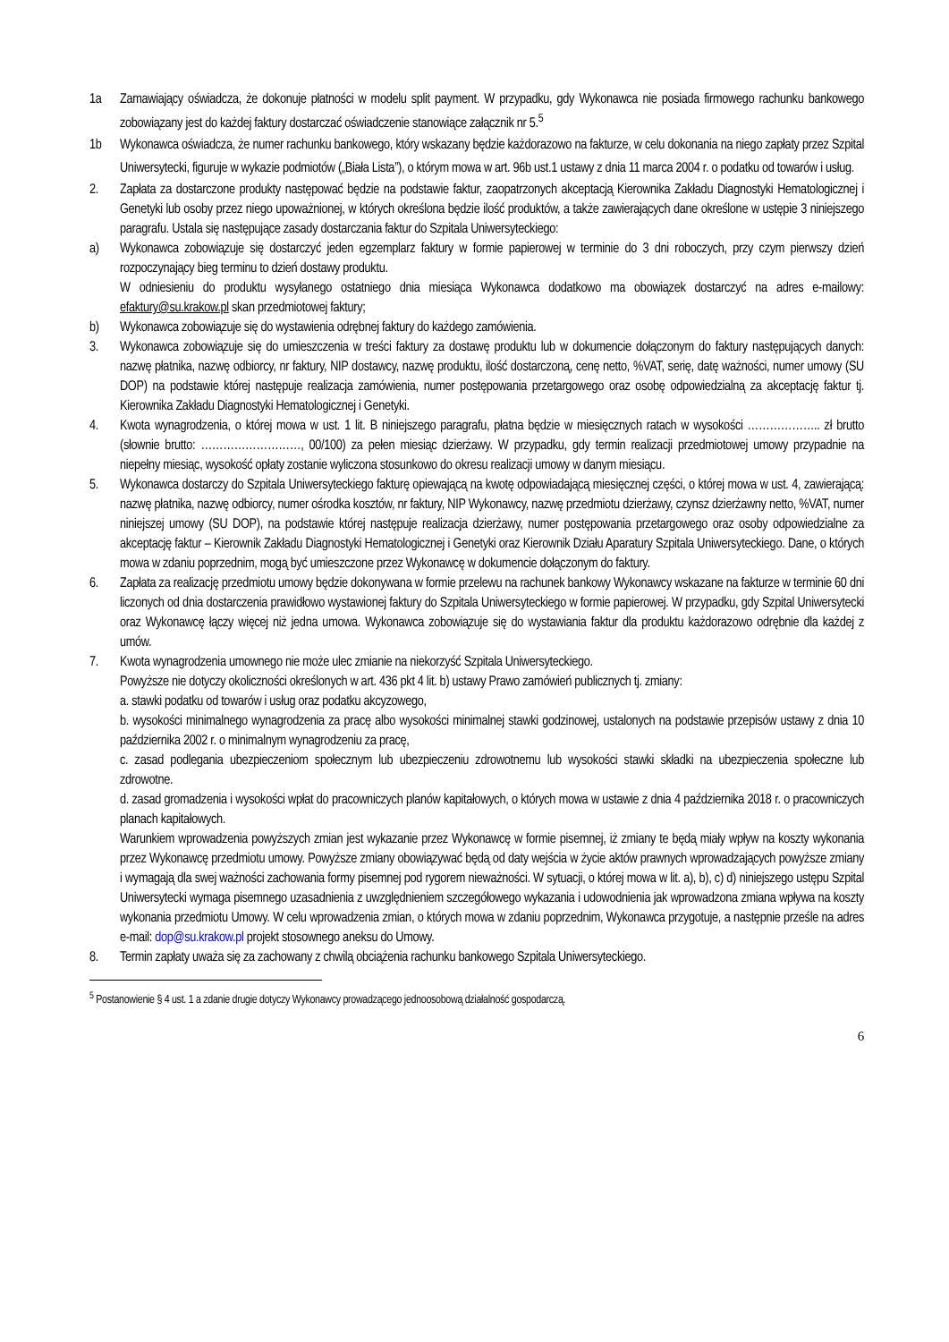1a Zamawiający oświadcza, że dokonuje płatności w modelu split payment. W przypadku, gdy Wykonawca nie posiada firmowego rachunku bankowego zobowiązany jest do każdej faktury dostarczać oświadczenie stanowiące załącznik nr 5.<sup>5</sup>
1b Wykonawca oświadcza, że numer rachunku bankowego, który wskazany będzie każdorazowo na fakturze, w celu dokonania na niego zapłaty przez Szpital Uniwersytecki, figuruje w wykazie podmiotów („Biała Lista”), o którym mowa w art. 96b ust.1 ustawy z dnia 11 marca 2004 r. o podatku od towarów i usług.
2. Zapłata za dostarczone produkty następować będzie na podstawie faktur, zaopatrzonych akceptacją Kierownika Zakładu Diagnostyki Hematologicznej i Genetyki lub osoby przez niego upoważnionej, w których określona będzie ilość produktów, a także zawierających dane określone w ustępie 3 niniejszego paragrafu. Ustala się następujące zasady dostarczania faktur do Szpitala Uniwersyteckiego:
a) Wykonawca zobowiązuje się dostarczyć jeden egzemplarz faktury w formie papierowej w terminie do 3 dni roboczych, przy czym pierwszy dzień rozpoczynający bieg terminu to dzień dostawy produktu.
W odniesieniu do produktu wysyłanego ostatniego dnia miesiąca Wykonawca dodatkowo ma obowiązek dostarczyć na adres e-mailowy: efaktury@su.krakow.pl skan przedmiotowej faktury;
b) Wykonawca zobowiązuje się do wystawienia odrębnej faktury do każdego zamówienia.
3. Wykonawca zobowiązuje się do umieszczenia w treści faktury za dostawę produktu lub w dokumencie dołączonym do faktury następujących danych: nazwę płatnika, nazwę odbiorcy, nr faktury, NIP dostawcy, nazwę produktu, ilość dostarczoną, cenę netto, %VAT, serię, datę ważności, numer umowy (SU DOP) na podstawie której następuje realizacja zamówienia, numer postępowania przetargowego oraz osobę odpowiedzialną za akceptację faktur tj. Kierownika Zakładu Diagnostyki Hematologicznej i Genetyki.
4. Kwota wynagrodzenia, o której mowa w ust. 1 lit. B niniejszego paragrafu, płatna będzie w miesięcznych ratach w wysokości ……………….. zł brutto (słownie brutto: ………………………, 00/100) za pełen miesiąc dzierżawy. W przypadku, gdy termin realizacji przedmiotowej umowy przypadnie na niepełny miesiąc, wysokość opłaty zostanie wyliczona stosunkowo do okresu realizacji umowy w danym miesiącu.
5. Wykonawca dostarczy do Szpitala Uniwersyteckiego fakturę opiewającą na kwotę odpowiadającą miesięcznej części, o której mowa w ust. 4, zawierającą: nazwę płatnika, nazwę odbiorcy, numer ośrodka kosztów, nr faktury, NIP Wykonawcy, nazwę przedmiotu dzierżawy, czynsz dzierżawny netto, %VAT, numer niniejszej umowy (SU DOP), na podstawie której następuje realizacja dzierżawy, numer postępowania przetargowego oraz osoby odpowiedzialne za akceptację faktur – Kierownik Zakładu Diagnostyki Hematologicznej i Genetyki oraz Kierownik Działu Aparatury Szpitala Uniwersyteckiego. Dane, o których mowa w zdaniu poprzednim, mogą być umieszczone przez Wykonawcę w dokumencie dołączonym do faktury.
6. Zapłata za realizację przedmiotu umowy będzie dokonywana w formie przelewu na rachunek bankowy Wykonawcy wskazane na fakturze w terminie 60 dni liczonych od dnia dostarczenia prawidłowo wystawionej faktury do Szpitala Uniwersyteckiego w formie papierowej. W przypadku, gdy Szpital Uniwersytecki oraz Wykonawcę łączy więcej niż jedna umowa. Wykonawca zobowiązuje się do wystawiania faktur dla produktu każdorazowo odrębnie dla każdej z umów.
7. Kwota wynagrodzenia umownego nie może ulec zmianie na niekorzyść Szpitala Uniwersyteckiego.
Powyższe nie dotyczy okoliczności określonych w art. 436 pkt 4 lit. b) ustawy Prawo zamówień publicznych tj. zmiany:
a. stawki podatku od towarów i usług oraz podatku akcyzowego,
b. wysokości minimalnego wynagrodzenia za pracę albo wysokości minimalnej stawki godzinowej, ustalonych na podstawie przepisów ustawy z dnia 10 października 2002 r. o minimalnym wynagrodzeniu za pracę,
c. zasad podlegania ubezpieczeniom społecznym lub ubezpieczeniu zdrowotnemu lub wysokości stawki składki na ubezpieczenia społeczne lub zdrowotne.
d. zasad gromadzenia i wysokości wpłat do pracowniczych planów kapitałowych, o których mowa w ustawie z dnia 4 października 2018 r. o pracowniczych planach kapitałowych.
Warunkiem wprowadzenia powyższych zmian jest wykazanie przez Wykonawcę w formie pisemnej, iż zmiany te będą miały wpływ na koszty wykonania przez Wykonawcę przedmiotu umowy. Powyższe zmiany obowiązywać będą od daty wejścia w życie aktów prawnych wprowadzających powyższe zmiany i wymagają dla swej ważności zachowania formy pisemnej pod rygorem nieważności. W sytuacji, o której mowa w lit. a), b), c) d) niniejszego ustępu Szpital Uniwersytecki wymaga pisemnego uzasadnienia z uwzględnieniem szczegółowego wykazania i udowodnienia jak wprowadzona zmiana wpływa na koszty wykonania przedmiotu Umowy. W celu wprowadzenia zmian, o których mowa w zdaniu poprzednim, Wykonawca przygotuje, a następnie prześle na adres e-mail: dop@su.krakow.pl projekt stosownego aneksu do Umowy.
8. Termin zapłaty uważa się za zachowany z chwilą obciążenia rachunku bankowego Szpitala Uniwersyteckiego.
<sup>5</sup> Postanowienie § 4 ust. 1 a zdanie drugie dotyczy Wykonawcy prowadzącego jednoosobową działalność gospodarczą.
6